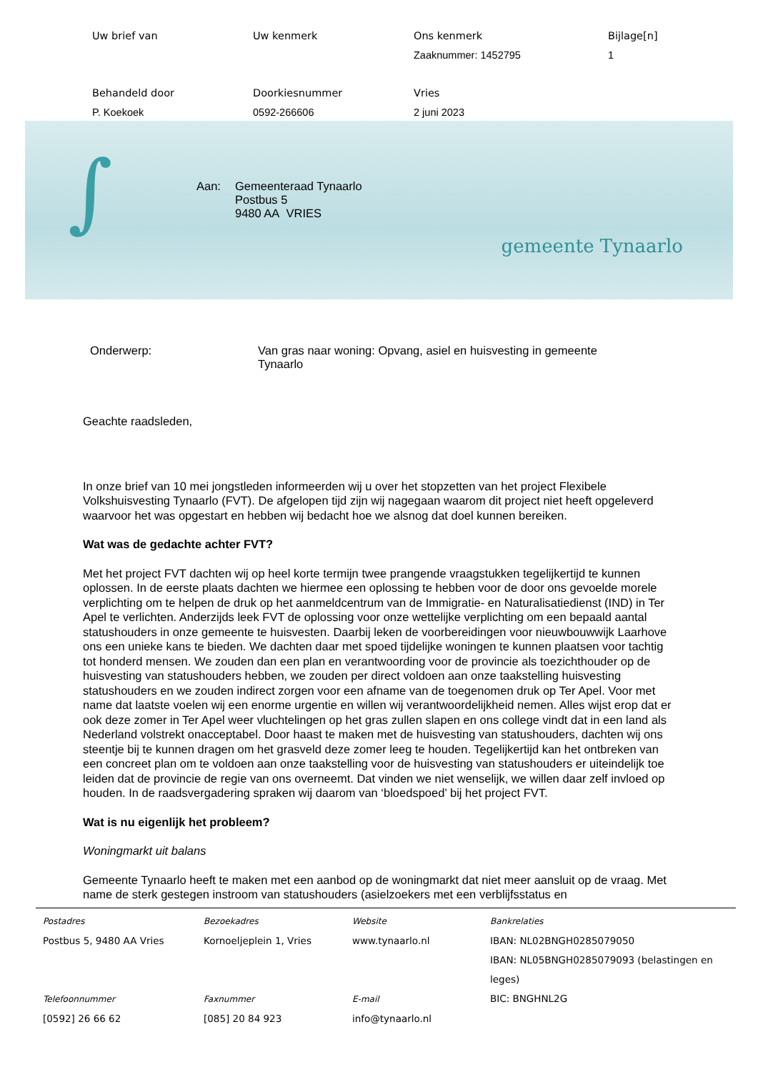Uw brief van
Uw kenmerk
Ons kenmerk
Bijlage[n]
Zaaknummer: 1452795
1
Behandeld door
Doorkiesnummer
Vries
P. Koekoek
0592-266606
2 juni 2023
∫
Aan: Gemeenteraad Tynaarlo
Postbus 5
9480 AA VRIES
gemeente Tynaarlo
Onderwerp: Van gras naar woning: Opvang, asiel en huisvesting in gemeente
Tynaarlo
Geachte raadsleden,
In onze brief van 10 mei jongstleden informeerden wij u over het stopzetten van het project Flexibele Volkshuisvesting Tynaarlo (FVT). De afgelopen tijd zijn wij nagegaan waarom dit project niet heeft opgeleverd waarvoor het was opgestart en hebben wij bedacht hoe we alsnog dat doel kunnen bereiken.
Wat was de gedachte achter FVT?
Met het project FVT dachten wij op heel korte termijn twee prangende vraagstukken tegelijkertijd te kunnen oplossen. In de eerste plaats dachten we hiermee een oplossing te hebben voor de door ons gevoelde morele verplichting om te helpen de druk op het aanmeldcentrum van de Immigratie- en Naturalisatiedienst (IND) in Ter Apel te verlichten. Anderzijds leek FVT de oplossing voor onze wettelijke verplichting om een bepaald aantal statushouders in onze gemeente te huisvesten. Daarbij leken de voorbereidingen voor nieuwbouwwijk Laarhove ons een unieke kans te bieden. We dachten daar met spoed tijdelijke woningen te kunnen plaatsen voor tachtig tot honderd mensen. We zouden dan een plan en verantwoording voor de provincie als toezichthouder op de huisvesting van statushouders hebben, we zouden per direct voldoen aan onze taakstelling huisvesting statushouders en we zouden indirect zorgen voor een afname van de toegenomen druk op Ter Apel. Voor met name dat laatste voelen wij een enorme urgentie en willen wij verantwoordelijkheid nemen. Alles wijst erop dat er ook deze zomer in Ter Apel weer vluchtelingen op het gras zullen slapen en ons college vindt dat in een land als Nederland volstrekt onacceptabel. Door haast te maken met de huisvesting van statushouders, dachten wij ons steentje bij te kunnen dragen om het grasveld deze zomer leeg te houden. Tegelijkertijd kan het ontbreken van een concreet plan om te voldoen aan onze taakstelling voor de huisvesting van statushouders er uiteindelijk toe leiden dat de provincie de regie van ons overneemt. Dat vinden we niet wenselijk, we willen daar zelf invloed op houden. In de raadsvergadering spraken wij daarom van ‘bloedspoed’ bij het project FVT.
Wat is nu eigenlijk het probleem?
Woningmarkt uit balans
Gemeente Tynaarlo heeft te maken met een aanbod op de woningmarkt dat niet meer aansluit op de vraag. Met name de sterk gestegen instroom van statushouders (asielzoekers met een verblijfsstatus en
Postadres
Postbus 5, 9480 AA Vries
Telefoonnummer
[0592] 26 66 62
Bezoekadres
Kornoeljeplein 1, Vries
Faxnummer
[085] 20 84 923
Website
www.tynaarlo.nl
E-mail
info@tynaarlo.nl
Bankrelaties
IBAN: NL02BNGH0285079050
IBAN: NL05BNGH0285079093 (belastingen en leges)
BIC: BNGHNL2G